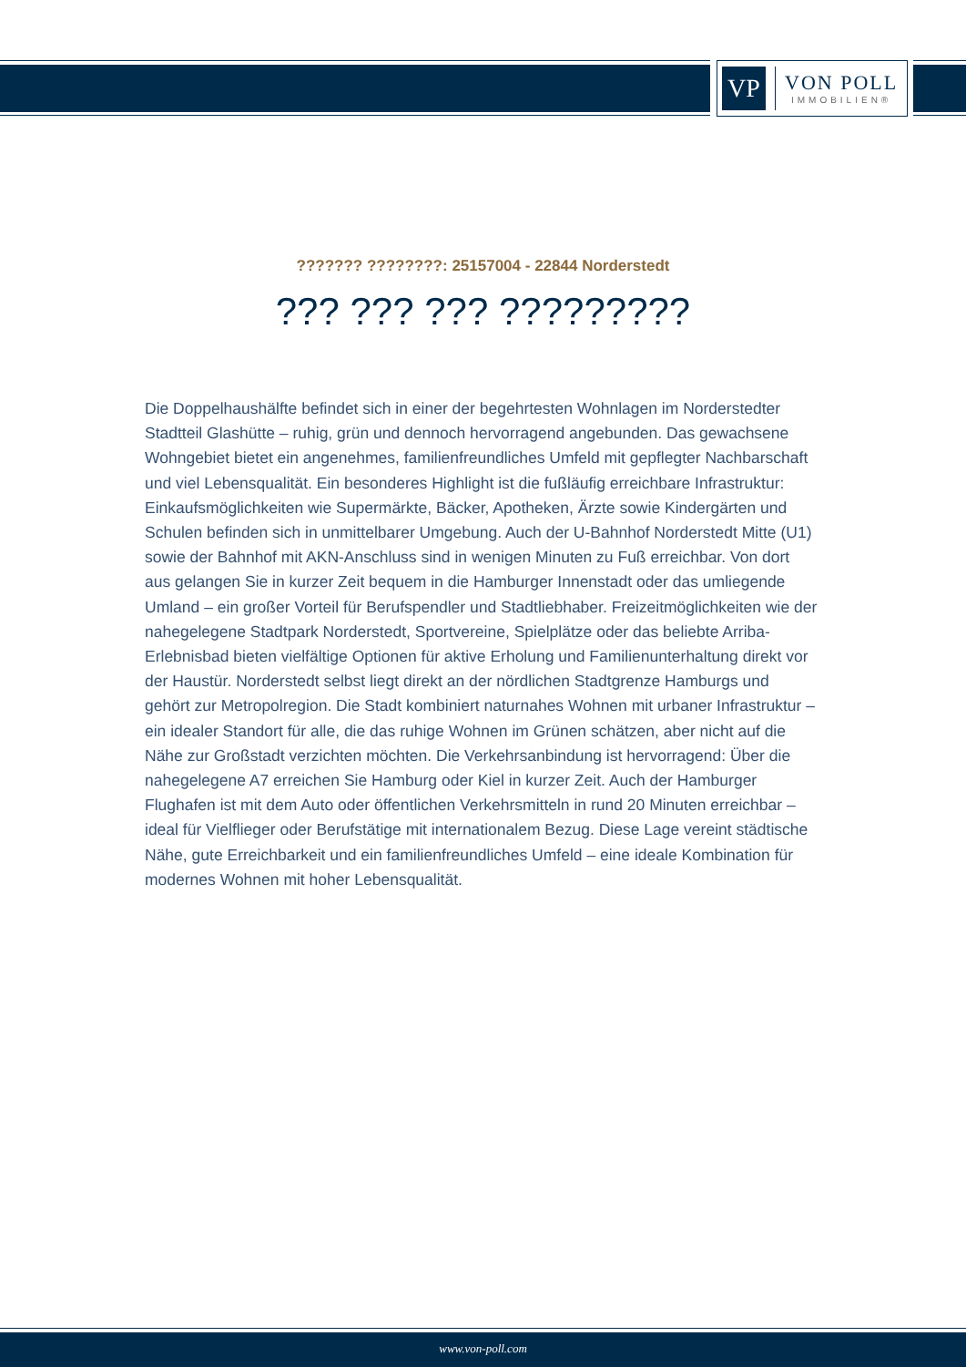VP
VON POLL
IMMOBILIEN®
??????? ????????: 25157004 - 22844 Norderstedt
??? ??? ??? ?????????
Die Doppelhaushälfte befindet sich in einer der begehrtesten Wohnlagen im Norderstedter Stadtteil Glashütte – ruhig, grün und dennoch hervorragend angebunden. Das gewachsene Wohngebiet bietet ein angenehmes, familienfreundliches Umfeld mit gepflegter Nachbarschaft und viel Lebensqualität. Ein besonderes Highlight ist die fußläufig erreichbare Infrastruktur: Einkaufsmöglichkeiten wie Supermärkte, Bäcker, Apotheken, Ärzte sowie Kindergärten und Schulen befinden sich in unmittelbarer Umgebung. Auch der U-Bahnhof Norderstedt Mitte (U1) sowie der Bahnhof mit AKN-Anschluss sind in wenigen Minuten zu Fuß erreichbar. Von dort aus gelangen Sie in kurzer Zeit bequem in die Hamburger Innenstadt oder das umliegende Umland – ein großer Vorteil für Berufspendler und Stadtliebhaber. Freizeitmöglichkeiten wie der nahegelegene Stadtpark Norderstedt, Sportvereine, Spielplätze oder das beliebte Arriba-Erlebnisbad bieten vielfältige Optionen für aktive Erholung und Familienunterhaltung direkt vor der Haustür. Norderstedt selbst liegt direkt an der nördlichen Stadtgrenze Hamburgs und gehört zur Metropolregion. Die Stadt kombiniert naturnahes Wohnen mit urbaner Infrastruktur – ein idealer Standort für alle, die das ruhige Wohnen im Grünen schätzen, aber nicht auf die Nähe zur Großstadt verzichten möchten. Die Verkehrsanbindung ist hervorragend: Über die nahegelegene A7 erreichen Sie Hamburg oder Kiel in kurzer Zeit. Auch der Hamburger Flughafen ist mit dem Auto oder öffentlichen Verkehrsmitteln in rund 20 Minuten erreichbar – ideal für Vielflieger oder Berufstätige mit internationalem Bezug. Diese Lage vereint städtische Nähe, gute Erreichbarkeit und ein familienfreundliches Umfeld – eine ideale Kombination für modernes Wohnen mit hoher Lebensqualität.
www.von-poll.com